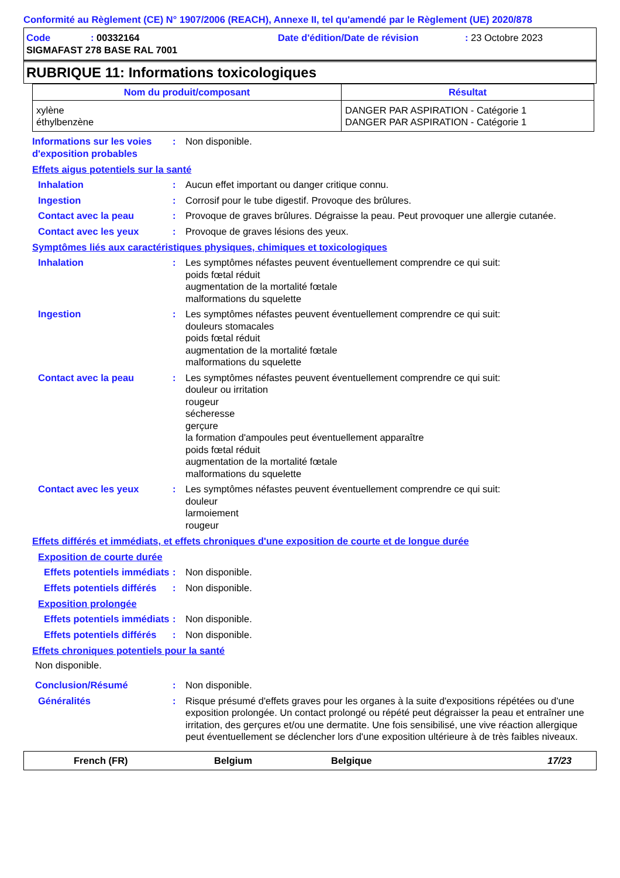Conformité au Règlement (CE) N° 1907/2006 (REACH), Annexe II, tel qu'amendé par le Règlement (UE) 2020/878
| Code | : 00332164 | Date d'édition/Date de révision | : 23 Octobre 2023 |
| SIGMAFAST 278 BASE RAL 7001 | | | |
RUBRIQUE 11: Informations toxicologiques
| Nom du produit/composant | Résultat |
| --- | --- |
| xylène éthylbenzène | DANGER PAR ASPIRATION - Catégorie 1 DANGER PAR ASPIRATION - Catégorie 1 |
Informations sur les voies d'exposition probables
: Non disponible.
Effets aigus potentiels sur la santé
Inhalation : Aucun effet important ou danger critique connu.
Ingestion : Corrosif pour le tube digestif. Provoque des brûlures.
Contact avec la peau : Provoque de graves brûlures. Dégraisse la peau. Peut provoquer une allergie cutanée.
Contact avec les yeux : Provoque de graves lésions des yeux.
Symptômes liés aux caractéristiques physiques, chimiques et toxicologiques
Inhalation : Les symptômes néfastes peuvent éventuellement comprendre ce qui suit:
poids fœtal réduit
augmentation de la mortalité fœtale
malformations du squelette
Ingestion : Les symptômes néfastes peuvent éventuellement comprendre ce qui suit:
douleurs stomacales
poids fœtal réduit
augmentation de la mortalité fœtale
malformations du squelette
Contact avec la peau : Les symptômes néfastes peuvent éventuellement comprendre ce qui suit:
douleur ou irritation
rougeur
sécheresse
gerçure
la formation d'ampoules peut éventuellement apparaître
poids fœtal réduit
augmentation de la mortalité fœtale
malformations du squelette
Contact avec les yeux : Les symptômes néfastes peuvent éventuellement comprendre ce qui suit:
douleur
larmoiement
rougeur
Effets différés et immédiats, et effets chroniques d'une exposition de courte et de longue durée
Exposition de courte durée
Effets potentiels immédiats
: Non disponible.
Effets potentiels différés
: Non disponible.
Exposition prolongée
Effets potentiels immédiats
: Non disponible.
Effets potentiels différés
: Non disponible.
Effets chroniques potentiels pour la santé
Non disponible.
Conclusion/Résumé : Non disponible.
Généralités : Risque présumé d'effets graves pour les organes à la suite d'expositions répétées ou d'une exposition prolongée. Un contact prolongé ou répété peut dégraisser la peau et entraîner une irritation, des gerçures et/ou une dermatite. Une fois sensibilisé, une vive réaction allergique peut éventuellement se déclencher lors d'une exposition ultérieure à de très faibles niveaux.
French (FR) Belgium Belgique 17/23